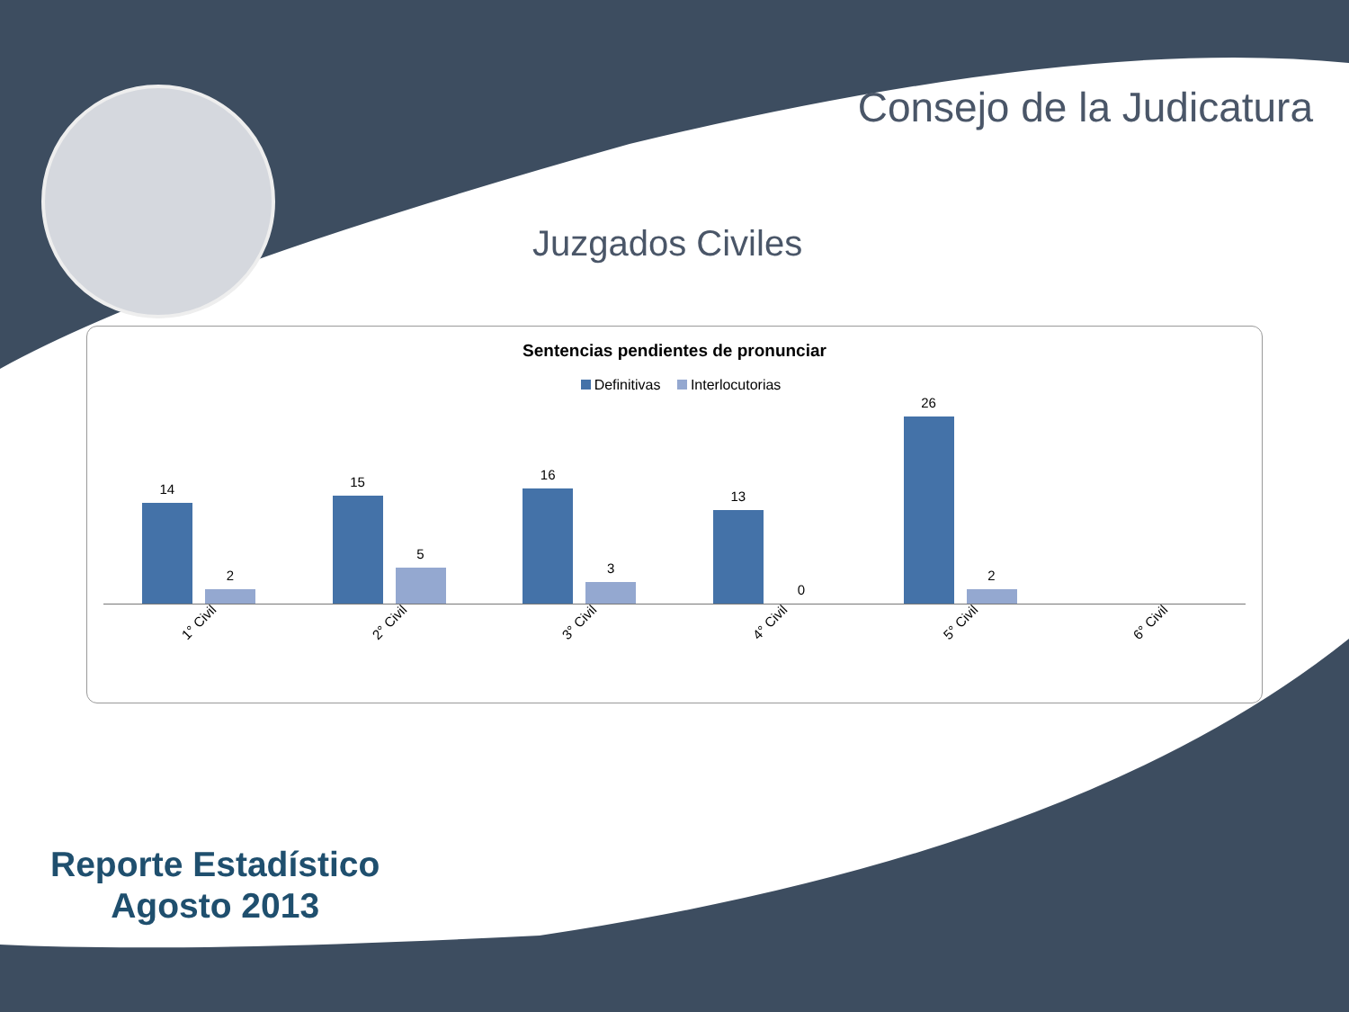Consejo de la Judicatura
Juzgados Civiles
Sentencias pendientes de pronunciar
Definitivas Interlocutorias
14
2
15
5
16
3
13
0
26
2
1° Civil
2° Civil
3° Civil
4° Civil
5° Civil
6° Civil
Reporte Estadístico
Agosto 2013